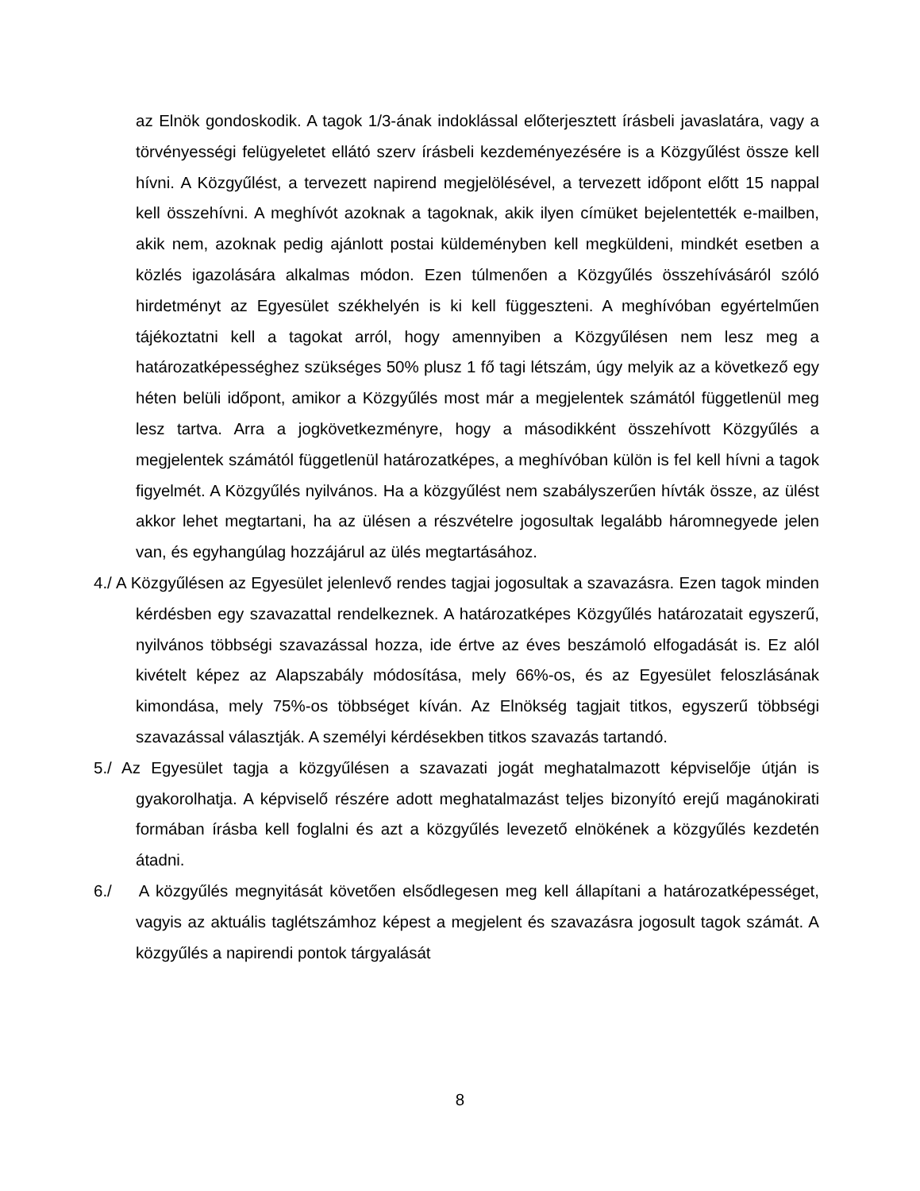az Elnök gondoskodik. A tagok 1/3-ának indoklással előterjesztett írásbeli javaslatára, vagy a törvényességi felügyeletet ellátó szerv írásbeli kezdeményezésére is a Közgyűlést össze kell hívni. A Közgyűlést, a tervezett napirend megjelölésével, a tervezett időpont előtt 15 nappal kell összehívni. A meghívót azoknak a tagoknak, akik ilyen címüket bejelentették e-mailben, akik nem, azoknak pedig ajánlott postai küldeményben kell megküldeni, mindkét esetben a közlés igazolására alkalmas módon. Ezen túlmenően a Közgyűlés összehívásáról szóló hirdetményt az Egyesület székhelyén is ki kell függeszteni. A meghívóban egyértelműen tájékoztatni kell a tagokat arról, hogy amennyiben a Közgyűlésen nem lesz meg a határozatképességhez szükséges 50% plusz 1 fő tagi létszám, úgy melyik az a következő egy héten belüli időpont, amikor a Közgyűlés most már a megjelentek számától függetlenül meg lesz tartva. Arra a jogkövetkezményre, hogy a másodikként összehívott Közgyűlés a megjelentek számától függetlenül határozatképes, a meghívóban külön is fel kell hívni a tagok figyelmét. A Közgyűlés nyilvános. Ha a közgyűlést nem szabályszerűen hívták össze, az ülést akkor lehet megtartani, ha az ülésen a részvételre jogosultak legalább háromnegyede jelen van, és egyhangúlag hozzájárul az ülés megtartásához.
4./ A Közgyűlésen az Egyesület jelenlevő rendes tagjai jogosultak a szavazásra. Ezen tagok minden kérdésben egy szavazattal rendelkeznek. A határozatképes Közgyűlés határozatait egyszerű, nyilvános többségi szavazással hozza, ide értve az éves beszámoló elfogadását is. Ez alól kivételt képez az Alapszabály módosítása, mely 66%-os, és az Egyesület feloszlásának kimondása, mely 75%-os többséget kíván. Az Elnökség tagjait titkos, egyszerű többségi szavazással választják. A személyi kérdésekben titkos szavazás tartandó.
5./ Az Egyesület tagja a közgyűlésen a szavazati jogát meghatalmazott képviselője útján is gyakorolhatja. A képviselő részére adott meghatalmazást teljes bizonyító erejű magánokirati formában írásba kell foglalni és azt a közgyűlés levezető elnökének a közgyűlés kezdetén átadni.
6./ A közgyűlés megnyitását követően elsődlegesen meg kell állapítani a határozatképességet, vagyis az aktuális taglétszámhoz képest a megjelent és szavazásra jogosult tagok számát. A közgyűlés a napirendi pontok tárgyalását
8